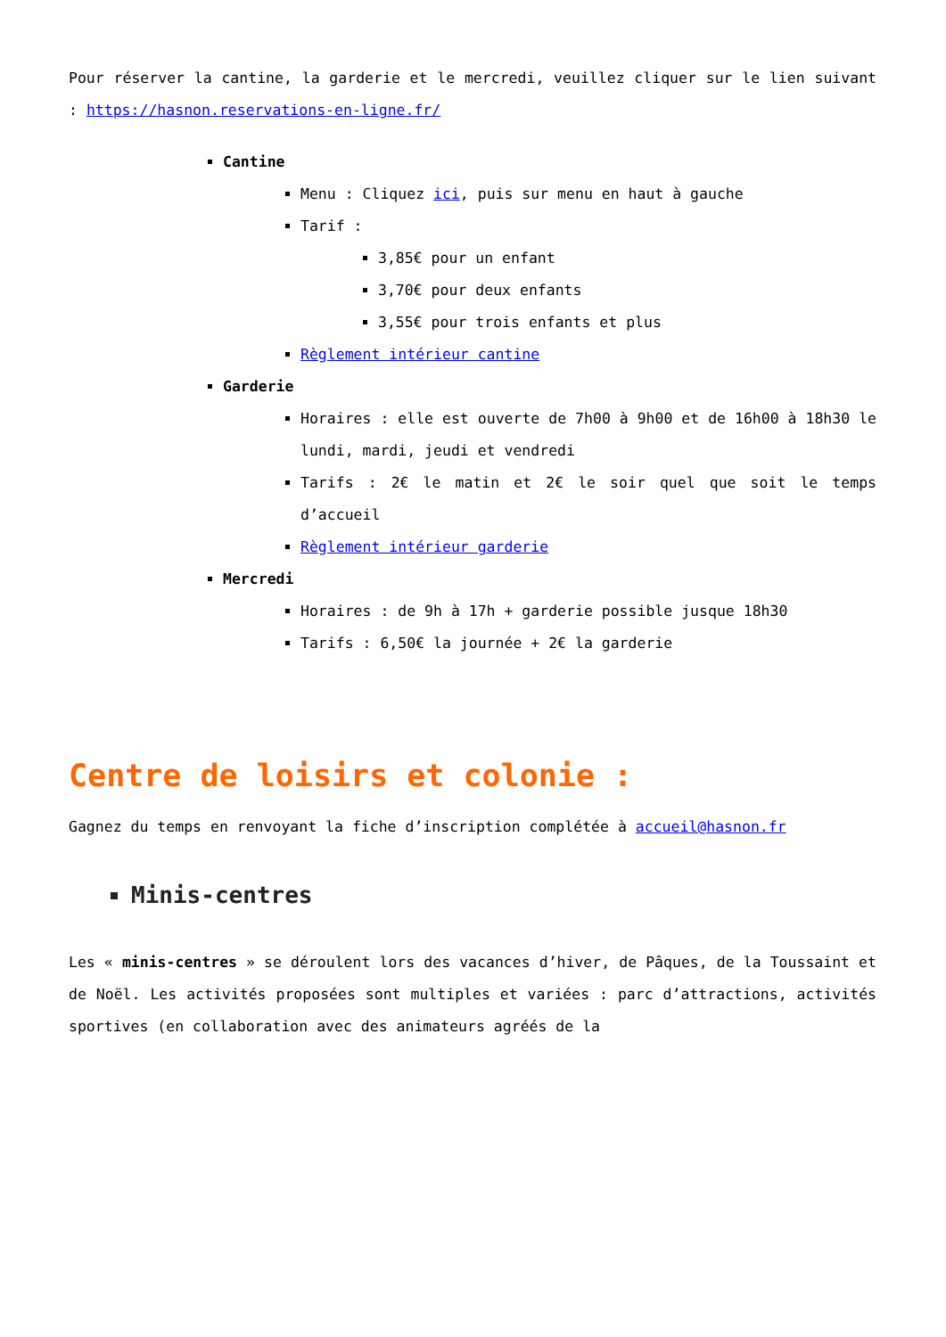Pour réserver la cantine, la garderie et le mercredi, veuillez cliquer sur le lien suivant : https://hasnon.reservations-en-ligne.fr/
Cantine
Menu : Cliquez ici, puis sur menu en haut à gauche
Tarif :
3,85€ pour un enfant
3,70€ pour deux enfants
3,55€ pour trois enfants et plus
Règlement intérieur cantine
Garderie
Horaires : elle est ouverte de 7h00 à 9h00 et de 16h00 à 18h30 le lundi, mardi, jeudi et vendredi
Tarifs : 2€ le matin et 2€ le soir quel que soit le temps d’accueil
Règlement intérieur garderie
Mercredi
Horaires : de 9h à 17h + garderie possible jusque 18h30
Tarifs : 6,50€ la journée + 2€ la garderie
Centre de loisirs et colonie :
Gagnez du temps en renvoyant la fiche d’inscription complétée à accueil@hasnon.fr
Minis-centres
Les « minis-centres » se déroulent lors des vacances d’hiver, de Pâques, de la Toussaint et de Noël. Les activités proposées sont multiples et variées : parc d’attractions, activités sportives (en collaboration avec des animateurs agréés de la